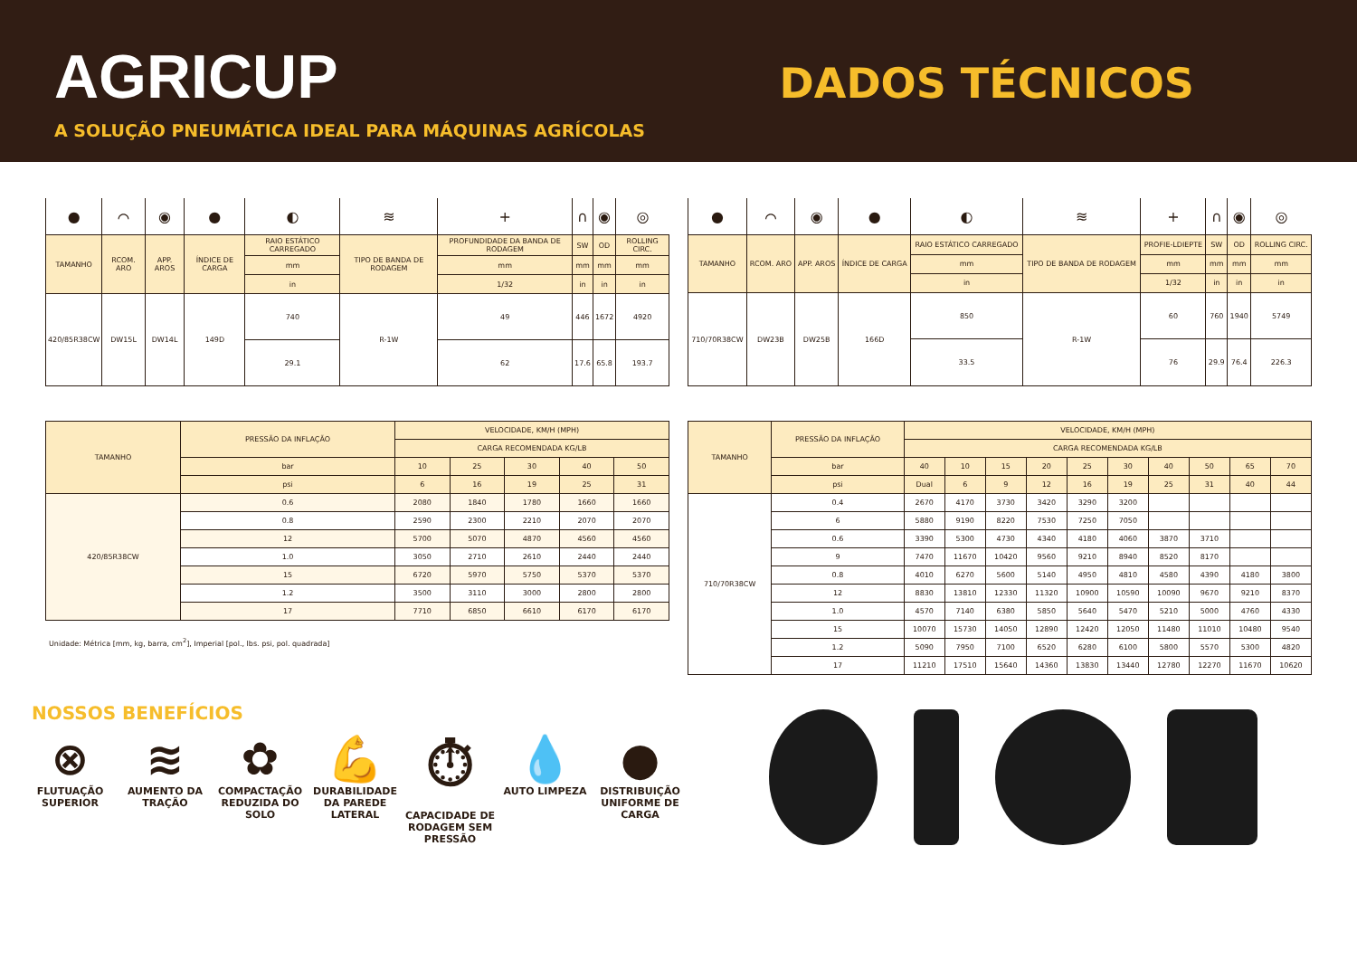AGRICUP
A SOLUÇÃO PNEUMÁTICA IDEAL PARA MÁQUINAS AGRÍCOLAS
DADOS TÉCNICOS
| ● | ⌒ | ◉ | ● | ◐ | ≋ | + | ∩ | ◉ | ◎ |
| TAMANHO | RCOM. ARO | APP. AROS | ÍNDICE DE CARGA | RAIO ESTÁTICO CARREGADO | TIPO DE BANDA DE RODAGEM | PROFUNDIDADE DA BANDA DE RODAGEM | SW | OD | ROLLING CIRC. |
| | | | | mm | | mm | mm | mm | mm |
| | | | | in | | 1/32 | in | in | in |
| 420/85R38CW | DW15L | DW14L | 149D | 740 | R-1W | 49 | 446 | 1672 | 4920 |
| | | | | 29.1 | | 62 | 17.6 | 65.8 | 193.7 |
| ● | ⌒ | ◉ | ● | ◐ | ≋ | + | ∩ | ◉ | ◎ |
| TAMANHO | RCOM. ARO | APP. AROS | ÍNDICE DE CARGA | RAIO ESTÁTICO CARREGADO | TIPO DE BANDA DE RODAGEM | PROFIE-LDIEPTE | SW | OD | ROLLING CIRC. |
| | | | | mm | | mm | mm | mm | mm |
| | | | | in | | 1/32 | in | in | in |
| 710/70R38CW | DW23B | DW25B | 166D | 850 | R-1W | 60 | 760 | 1940 | 5749 |
| | | | | 33.5 | | 76 | 29.9 | 76.4 | 226.3 |
| TAMANHO | PRESSÃO DA INFLAÇÃO | VELOCIDADE, KM/H (MPH) | | | | |
| | | CARGA RECOMENDADA KG/LB | | | | |
| | bar | 10 | 25 | 30 | 40 | 50 |
| | psi | 6 | 16 | 19 | 25 | 31 |
| 420/85R38CW | 0.6 | 2080 | 1840 | 1780 | 1660 | 1660 |
| | 0.8 | 2590 | 2300 | 2210 | 2070 | 2070 |
| | 12 | 5700 | 5070 | 4870 | 4560 | 4560 |
| | 1.0 | 3050 | 2710 | 2610 | 2440 | 2440 |
| | 15 | 6720 | 5970 | 5750 | 5370 | 5370 |
| | 1.2 | 3500 | 3110 | 3000 | 2800 | 2800 |
| | 17 | 7710 | 6850 | 6610 | 6170 | 6170 |
Unidade: Métrica [mm, kg, barra, cm<sup>2</sup>], Imperial [pol., lbs. psi, pol. quadrada]
| TAMANHO | PRESSÃO DA INFLAÇÃO | VELOCIDADE, KM/H (MPH) | | | | | | | | | |
| | | CARGA RECOMENDADA KG/LB | | | | | | | | | |
| | bar | 40 | 10 | 15 | 20 | 25 | 30 | 40 | 50 | 65 | 70 |
| | psi | Dual | 6 | 9 | 12 | 16 | 19 | 25 | 31 | 40 | 44 |
| 710/70R38CW | 0.4 | 2670 | 4170 | 3730 | 3420 | 3290 | 3200 | | | | |
| | 6 | 5880 | 9190 | 8220 | 7530 | 7250 | 7050 | | | | |
| | 0.6 | 3390 | 5300 | 4730 | 4340 | 4180 | 4060 | 3870 | 3710 | | |
| | 9 | 7470 | 11670 | 10420 | 9560 | 9210 | 8940 | 8520 | 8170 | | |
| | 0.8 | 4010 | 6270 | 5600 | 5140 | 4950 | 4810 | 4580 | 4390 | 4180 | 3800 |
| | 12 | 8830 | 13810 | 12330 | 11320 | 10900 | 10590 | 10090 | 9670 | 9210 | 8370 |
| | 1.0 | 4570 | 7140 | 6380 | 5850 | 5640 | 5470 | 5210 | 5000 | 4760 | 4330 |
| | 15 | 10070 | 15730 | 14050 | 12890 | 12420 | 12050 | 11480 | 11010 | 10480 | 9540 |
| | 1.2 | 5090 | 7950 | 7100 | 6520 | 6280 | 6100 | 5800 | 5570 | 5300 | 4820 |
| | 17 | 11210 | 17510 | 15640 | 14360 | 13830 | 13440 | 12780 | 12270 | 11670 | 10620 |
NOSSOS BENEFÍCIOS
⊗
FLUTUAÇÃO SUPERIOR
≋
AUMENTO DA TRAÇÃO
✿
COMPACTAÇÃO REDUZIDA DO SOLO
💪
DURABILIDADE DA PAREDE LATERAL
⏱
CAPACIDADE DE RODAGEM SEM PRESSÃO
💧
AUTO LIMPEZA
●
DISTRIBUIÇÃO UNIFORME DE CARGA